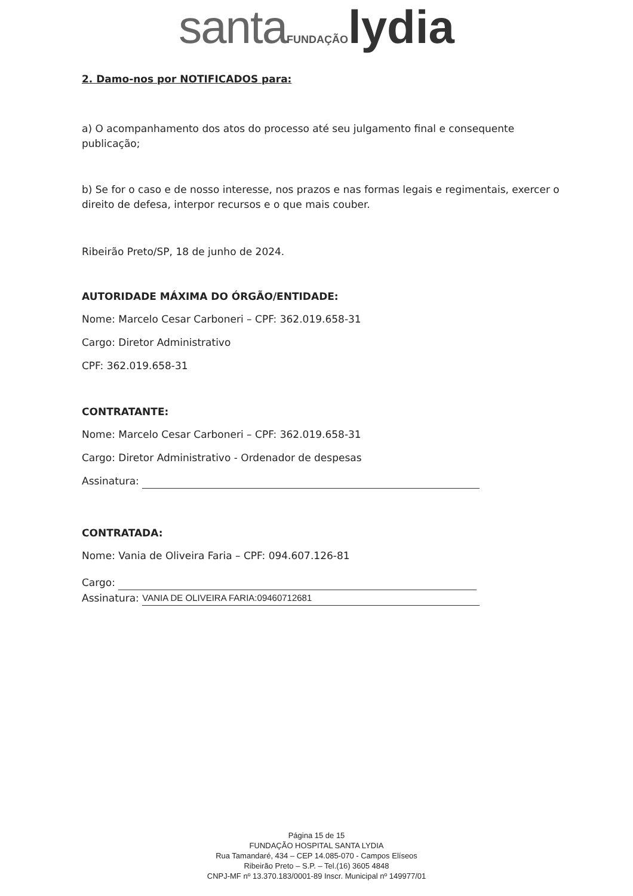santa FUNDAÇÃO lydia
2. Damo-nos por NOTIFICADOS para:
a) O acompanhamento dos atos do processo até seu julgamento final e consequente publicação;
b) Se for o caso e de nosso interesse, nos prazos e nas formas legais e regimentais, exercer o direito de defesa, interpor recursos e o que mais couber.
Ribeirão Preto/SP, 18 de junho de 2024.
AUTORIDADE MÁXIMA DO ÓRGÃO/ENTIDADE:
Nome: Marcelo Cesar Carboneri – CPF: 362.019.658-31
Cargo: Diretor Administrativo
CPF: 362.019.658-31
CONTRATANTE:
Nome: Marcelo Cesar Carboneri – CPF: 362.019.658-31
Cargo: Diretor Administrativo - Ordenador de despesas
Assinatura:
CONTRATADA:
Nome: Vania de Oliveira Faria – CPF: 094.607.126-81
Cargo:
Assinatura: VANIA DE OLIVEIRA FARIA:09460712681
Página 15 de 15
FUNDAÇÃO HOSPITAL SANTA LYDIA
Rua Tamandaré, 434 – CEP 14.085-070 - Campos Elíseos
Ribeirão Preto – S.P. – Tel.(16) 3605 4848
CNPJ-MF nº 13.370.183/0001-89 Inscr. Municipal nº 149977/01